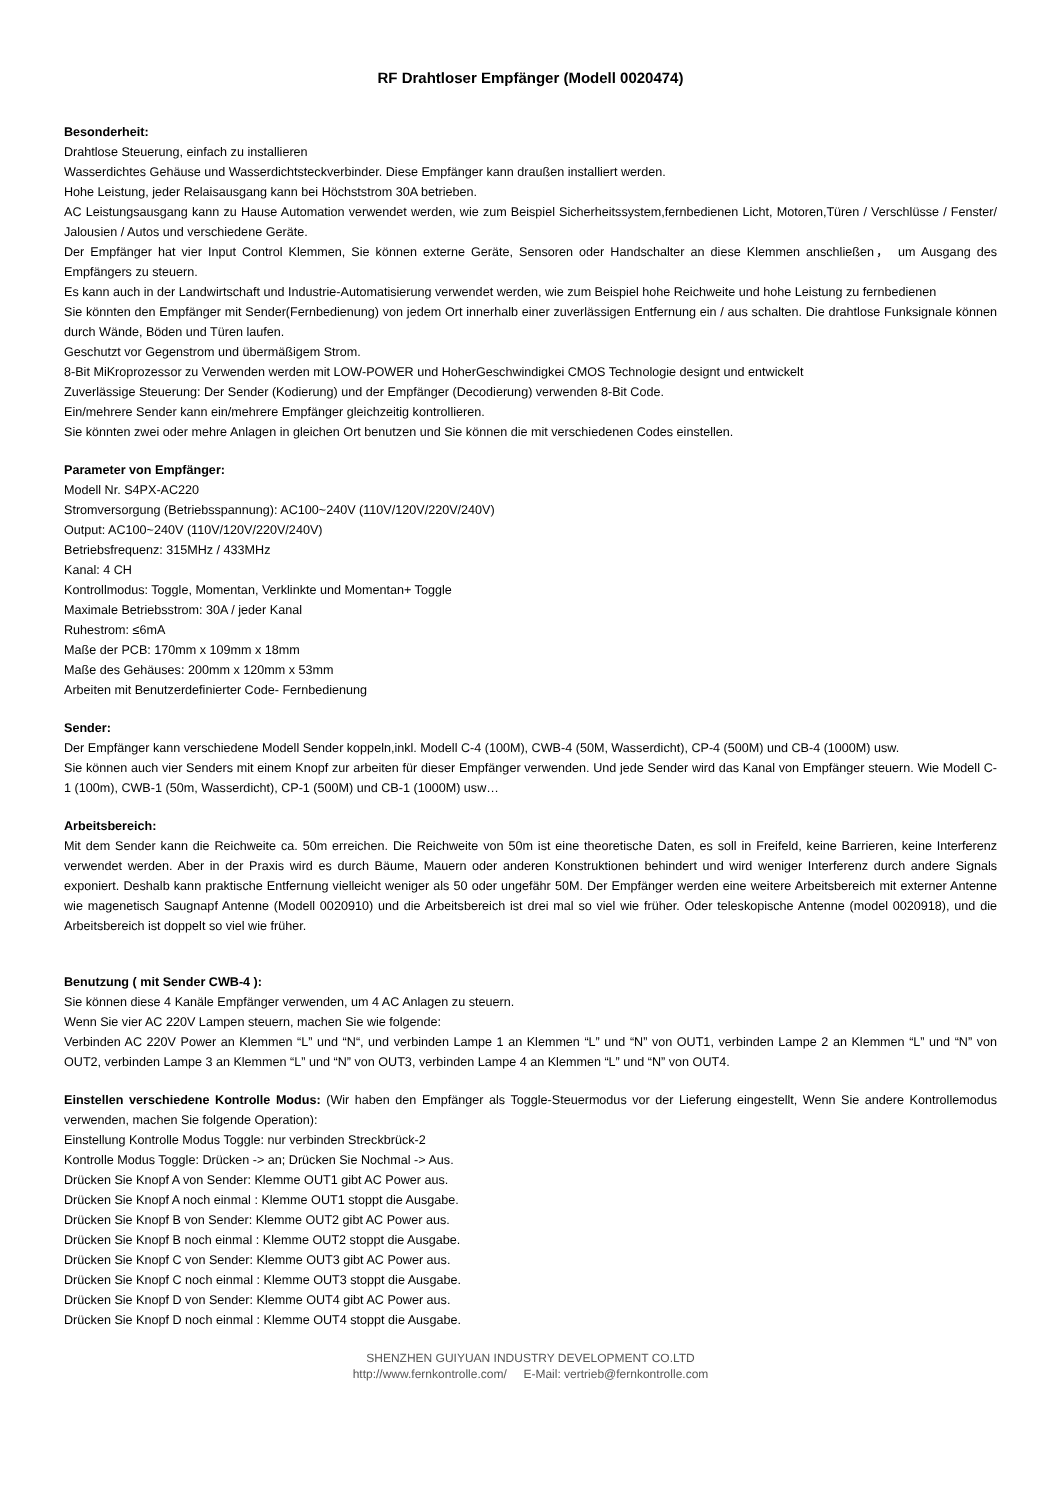RF Drahtloser Empfänger (Modell 0020474)
Besonderheit:
Drahtlose Steuerung, einfach zu installieren
Wasserdichtes Gehäuse und Wasserdichtsteckverbinder. Diese Empfänger kann draußen installiert werden.
Hohe Leistung, jeder Relaisausgang kann bei Höchststrom 30A betrieben.
AC Leistungsausgang kann zu Hause Automation verwendet werden, wie zum Beispiel Sicherheitssystem,fernbedienen Licht, Motoren,Türen / Verschlüsse / Fenster/ Jalousien / Autos und verschiedene Geräte.
Der Empfänger hat vier Input Control Klemmen, Sie können externe Geräte, Sensoren oder Handschalter an diese Klemmen anschließen， um Ausgang des Empfängers zu steuern.
Es kann auch in der Landwirtschaft und Industrie-Automatisierung verwendet werden, wie zum Beispiel hohe Reichweite und hohe Leistung zu fernbedienen
Sie könnten den Empfänger mit Sender(Fernbedienung) von jedem Ort innerhalb einer zuverlässigen Entfernung ein / aus schalten. Die drahtlose Funksignale können durch Wände, Böden und Türen laufen.
Geschutzt vor Gegenstrom und übermäßigem Strom.
8-Bit MiKroprozessor zu Verwenden werden mit LOW-POWER und HoherGeschwindigkei CMOS Technologie designt und entwickelt
Zuverlässige Steuerung: Der Sender (Kodierung) und der Empfänger (Decodierung) verwenden 8-Bit Code.
Ein/mehrere Sender kann ein/mehrere Empfänger gleichzeitig kontrollieren.
Sie könnten zwei oder mehre Anlagen in gleichen Ort benutzen und Sie können die mit verschiedenen Codes einstellen.
Parameter von Empfänger:
Modell Nr. S4PX-AC220
Stromversorgung (Betriebsspannung): AC100~240V (110V/120V/220V/240V)
Output: AC100~240V (110V/120V/220V/240V)
Betriebsfrequenz: 315MHz / 433MHz
Kanal: 4 CH
Kontrollmodus: Toggle, Momentan, Verklinkte und Momentan+ Toggle
Maximale Betriebsstrom: 30A / jeder Kanal
Ruhestrom: ≤6mA
Maße der PCB: 170mm x 109mm x 18mm
Maße des Gehäuses: 200mm x 120mm x 53mm
Arbeiten mit Benutzerdefinierter Code- Fernbedienung
Sender:
Der Empfänger kann verschiedene Modell Sender koppeln,inkl. Modell C-4 (100M), CWB-4 (50M, Wasserdicht), CP-4 (500M) und CB-4 (1000M) usw.
Sie können auch vier Senders mit einem Knopf zur arbeiten für dieser Empfänger verwenden. Und jede Sender wird das Kanal von Empfänger steuern. Wie Modell C-1 (100m), CWB-1 (50m, Wasserdicht), CP-1 (500M) und CB-1 (1000M) usw…
Arbeitsbereich:
Mit dem Sender kann die Reichweite ca. 50m erreichen. Die Reichweite von 50m ist eine theoretische Daten, es soll in Freifeld, keine Barrieren, keine Interferenz verwendet werden. Aber in der Praxis wird es durch Bäume, Mauern oder anderen Konstruktionen behindert und wird weniger Interferenz durch andere Signals exponiert. Deshalb kann praktische Entfernung vielleicht weniger als 50 oder ungefähr 50M. Der Empfänger werden eine weitere Arbeitsbereich mit externer Antenne wie magenetisch Saugnapf Antenne (Modell 0020910) und die Arbeitsbereich ist drei mal so viel wie früher. Oder teleskopische Antenne (model 0020918), und die Arbeitsbereich ist doppelt so viel wie früher.
Benutzung ( mit Sender CWB-4 ):
Sie können diese 4 Kanäle Empfänger verwenden, um 4 AC Anlagen zu steuern.
Wenn Sie vier AC 220V Lampen steuern, machen Sie wie folgende:
Verbinden AC 220V Power an Klemmen “L” und “N“, und verbinden Lampe 1 an Klemmen “L” und “N” von OUT1, verbinden Lampe 2 an Klemmen “L” und “N” von OUT2, verbinden Lampe 3 an Klemmen “L” und “N” von OUT3, verbinden Lampe 4 an Klemmen “L” und “N” von OUT4.
Einstellen verschiedene Kontrolle Modus: (Wir haben den Empfänger als Toggle-Steuermodus vor der Lieferung eingestellt, Wenn Sie andere Kontrollemodus verwenden, machen Sie folgende Operation):
Einstellung Kontrolle Modus Toggle: nur verbinden Streckbrück-2
Kontrolle Modus Toggle: Drücken -> an; Drücken Sie Nochmal -> Aus.
Drücken Sie Knopf A von Sender: Klemme OUT1 gibt AC Power aus.
Drücken Sie Knopf A noch einmal : Klemme OUT1 stoppt die Ausgabe.
Drücken Sie Knopf B von Sender: Klemme OUT2 gibt AC Power aus.
Drücken Sie Knopf B noch einmal : Klemme OUT2 stoppt die Ausgabe.
Drücken Sie Knopf C von Sender: Klemme OUT3 gibt AC Power aus.
Drücken Sie Knopf C noch einmal : Klemme OUT3 stoppt die Ausgabe.
Drücken Sie Knopf D von Sender: Klemme OUT4 gibt AC Power aus.
Drücken Sie Knopf D noch einmal : Klemme OUT4 stoppt die Ausgabe.
SHENZHEN GUIYUAN INDUSTRY DEVELOPMENT CO.LTD
http://www.fernkontrolle.com/ E-Mail: vertrieb@fernkontrolle.com